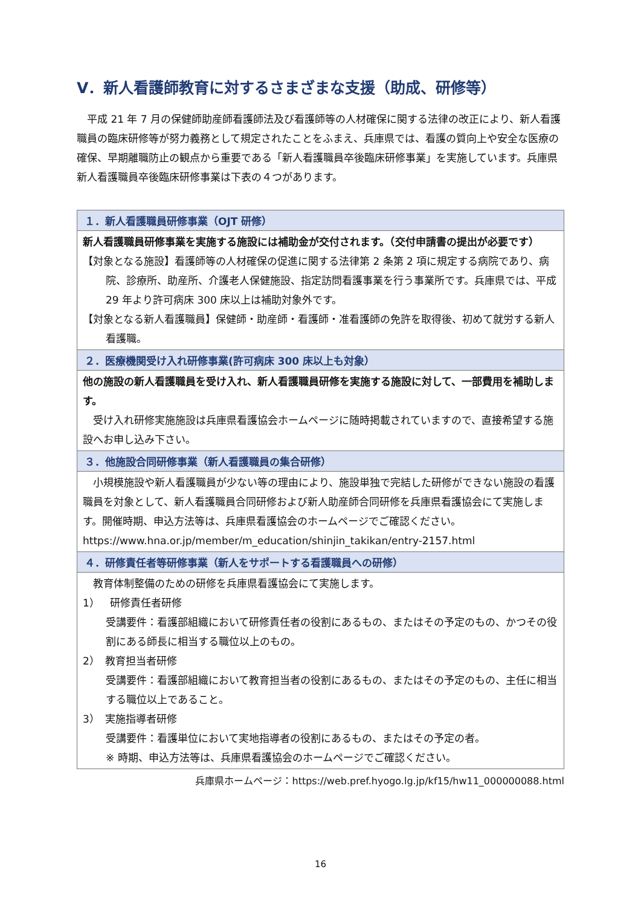Ⅴ．新人看護師教育に対するさまざまな支援（助成、研修等）
　平成 21 年 7 月の保健師助産師看護師法及び看護師等の人材確保に関する法律の改正により、新人看護職員の臨床研修等が努力義務として規定されたことをふまえ、兵庫県では、看護の質向上や安全な医療の確保、早期離職防止の観点から重要である「新人看護職員卒後臨床研修事業」を実施しています。兵庫県新人看護職員卒後臨床研修事業は下表の４つがあります。
| １．新人看護職員研修事業（OJT 研修） |
| --- |
| 新人看護職員研修事業を実施する施設には補助金が交付されます。（交付申請書の提出が必要です） 【対象となる施設】看護師等の人材確保の促進に関する法律第 2 条第 2 項に規定する病院であり、病院、診療所、助産所、介護老人保健施設、指定訪問看護事業を行う事業所です。兵庫県では、平成 29 年より許可病床 300 床以上は補助対象外です。 【対象となる新人看護職員】保健師・助産師・看護師・准看護師の免許を取得後、初めて就労する新人看護職。 |
| ２．医療機関受け入れ研修事業(許可病床 300 床以上も対象） |
| 他の施設の新人看護職員を受け入れ、新人看護職員研修を実施する施設に対して、一部費用を補助します。 受け入れ研修実施施設は兵庫県看護協会ホームページに随時掲載されていますので、直接希望する施設へお申し込み下さい。 |
| ３．他施設合同研修事業（新人看護職員の集合研修） |
| 小規模施設や新人看護職員が少ない等の理由により、施設単独で完結した研修ができない施設の看護職員を対象として、新人看護職員合同研修および新人助産師合同研修を兵庫県看護協会にて実施します。開催時期、申込方法等は、兵庫県看護協会のホームページでご確認ください。 https://www.hna.or.jp/member/m_education/shinjin_takikan/entry-2157.html |
| ４．研修責任者等研修事業（新人をサポートする看護職員への研修） |
| 教育体制整備のための研修を兵庫県看護協会にて実施します。 1） 研修責任者研修 受講要件：看護部組織において研修責任者の役割にあるもの、またはその予定のもの、かつその役割にある師長に相当する職位以上のもの。 2） 教育担当者研修 受講要件：看護部組織において教育担当者の役割にあるもの、またはその予定のもの、主任に相当する職位以上であること。 3） 実施指導者研修 受講要件：看護単位において実地指導者の役割にあるもの、またはその予定の者。 ※ 時期、申込方法等は、兵庫県看護協会のホームページでご確認ください。 |
兵庫県ホームページ：https://web.pref.hyogo.lg.jp/kf15/hw11_000000088.html
16